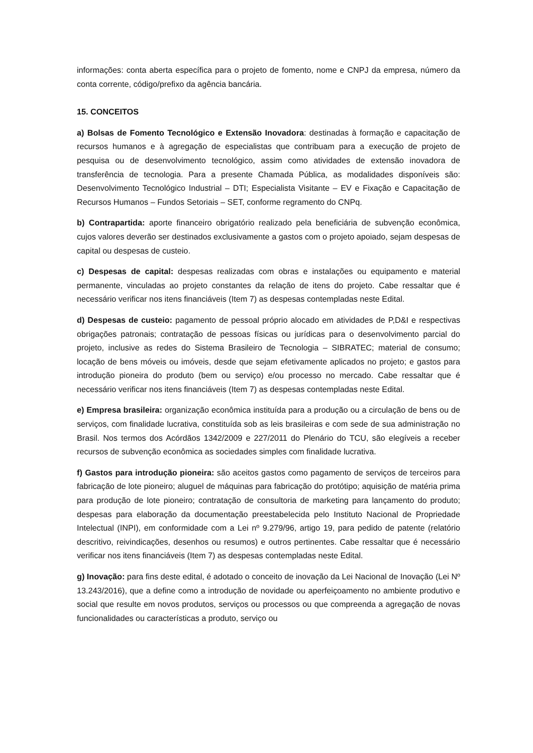informações: conta aberta específica para o projeto de fomento, nome e CNPJ da empresa, número da conta corrente, código/prefixo da agência bancária.
15. CONCEITOS
a) Bolsas de Fomento Tecnológico e Extensão Inovadora: destinadas à formação e capacitação de recursos humanos e à agregação de especialistas que contribuam para a execução de projeto de pesquisa ou de desenvolvimento tecnológico, assim como atividades de extensão inovadora de transferência de tecnologia. Para a presente Chamada Pública, as modalidades disponíveis são: Desenvolvimento Tecnológico Industrial – DTI; Especialista Visitante – EV e Fixação e Capacitação de Recursos Humanos – Fundos Setoriais – SET, conforme regramento do CNPq.
b) Contrapartida: aporte financeiro obrigatório realizado pela beneficiária de subvenção econômica, cujos valores deverão ser destinados exclusivamente a gastos com o projeto apoiado, sejam despesas de capital ou despesas de custeio.
c) Despesas de capital: despesas realizadas com obras e instalações ou equipamento e material permanente, vinculadas ao projeto constantes da relação de itens do projeto. Cabe ressaltar que é necessário verificar nos itens financiáveis (Item 7) as despesas contempladas neste Edital.
d) Despesas de custeio: pagamento de pessoal próprio alocado em atividades de P,D&I e respectivas obrigações patronais; contratação de pessoas físicas ou jurídicas para o desenvolvimento parcial do projeto, inclusive as redes do Sistema Brasileiro de Tecnologia – SIBRATEC; material de consumo; locação de bens móveis ou imóveis, desde que sejam efetivamente aplicados no projeto; e gastos para introdução pioneira do produto (bem ou serviço) e/ou processo no mercado. Cabe ressaltar que é necessário verificar nos itens financiáveis (Item 7) as despesas contempladas neste Edital.
e) Empresa brasileira: organização econômica instituída para a produção ou a circulação de bens ou de serviços, com finalidade lucrativa, constituída sob as leis brasileiras e com sede de sua administração no Brasil. Nos termos dos Acórdãos 1342/2009 e 227/2011 do Plenário do TCU, são elegíveis a receber recursos de subvenção econômica as sociedades simples com finalidade lucrativa.
f) Gastos para introdução pioneira: são aceitos gastos como pagamento de serviços de terceiros para fabricação de lote pioneiro; aluguel de máquinas para fabricação do protótipo; aquisição de matéria prima para produção de lote pioneiro; contratação de consultoria de marketing para lançamento do produto; despesas para elaboração da documentação preestabelecida pelo Instituto Nacional de Propriedade Intelectual (INPI), em conformidade com a Lei nº 9.279/96, artigo 19, para pedido de patente (relatório descritivo, reivindicações, desenhos ou resumos) e outros pertinentes. Cabe ressaltar que é necessário verificar nos itens financiáveis (Item 7) as despesas contempladas neste Edital.
g) Inovação: para fins deste edital, é adotado o conceito de inovação da Lei Nacional de Inovação (Lei Nº 13.243/2016), que a define como a introdução de novidade ou aperfeiçoamento no ambiente produtivo e social que resulte em novos produtos, serviços ou processos ou que compreenda a agregação de novas funcionalidades ou características a produto, serviço ou